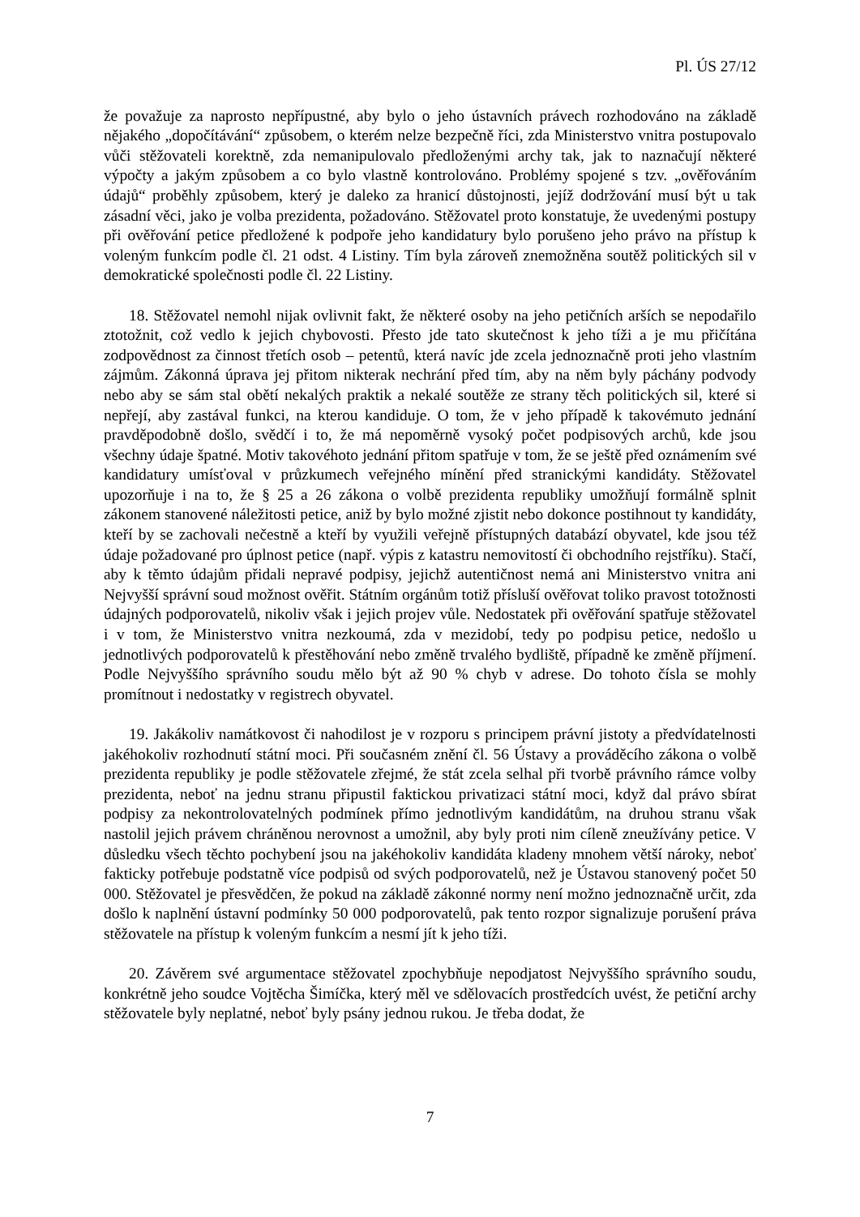Pl. ÚS 27/12
že považuje za naprosto nepřípustné, aby bylo o jeho ústavních právech rozhodováno na základě nějakého „dopočítávání“ způsobem, o kterém nelze bezpečně říci, zda Ministerstvo vnitra postupovalo vůči stěžovateli korektně, zda nemanipulovalo předloženými archy tak, jak to naznačují některé výpočty a jakým způsobem a co bylo vlastně kontrolováno. Problémy spojené s tzv. „ověřováním údajů“ proběhly způsobem, který je daleko za hranicí důstojnosti, jejíž dodržování musí být u tak zásadní věci, jako je volba prezidenta, požadováno. Stěžovatel proto konstatuje, že uvedenými postupy při ověřování petice předložené k podpoře jeho kandidatury bylo porušeno jeho právo na přístup k voleným funkcím podle čl. 21 odst. 4 Listiny. Tím byla zároveň znemožněna soutěž politických sil v demokratické společnosti podle čl. 22 Listiny.
18. Stěžovatel nemohl nijak ovlivnit fakt, že některé osoby na jeho petičních arších se nepodařilo ztotožnit, což vedlo k jejich chybovosti. Přesto jde tato skutečnost k jeho tíži a je mu přičítána zodpovědnost za činnost třetích osob – petentů, která navíc jde zcela jednoznačně proti jeho vlastním zájmům. Zákonná úprava jej přitom nikterak nechrání před tím, aby na něm byly páchány podvody nebo aby se sám stal obětí nekalých praktik a nekalé soutěže ze strany těch politických sil, které si nepřejí, aby zastával funkci, na kterou kandiduje. O tom, že v jeho případě k takovémuto jednání pravděpodobně došlo, svědčí i to, že má nepoměrně vysoký počet podpisových archů, kde jsou všechny údaje špatné. Motiv takovéhoto jednání přitom spatřuje v tom, že se ještě před oznámením své kandidatury umísťoval v průzkumech veřejného mínění před stranickými kandidáty. Stěžovatel upozorňuje i na to, že § 25 a 26 zákona o volbě prezidenta republiky umožňují formálně splnit zákonem stanovené náležitosti petice, aniž by bylo možné zjistit nebo dokonce postihnout ty kandidáty, kteří by se zachovali nečestně a kteří by využili veřejně přístupných databází obyvatel, kde jsou též údaje požadované pro úplnost petice (např. výpis z katastru nemovitostí či obchodního rejstříku). Stačí, aby k těmto údajům přidali nepravé podpisy, jejichž autentičnost nemá ani Ministerstvo vnitra ani Nejvyšší správní soud možnost ověřit. Státním orgánům totiž přísluší ověřovat toliko pravost totožnosti údajných podporovatelů, nikoliv však i jejich projev vůle. Nedostatek při ověřování spatřuje stěžovatel i v tom, že Ministerstvo vnitra nezkoumá, zda v mezidobí, tedy po podpisu petice, nedošlo u jednotlivých podporovatelů k přestěhování nebo změně trvalého bydliště, případně ke změně příjmení. Podle Nejvyššího správního soudu mělo být až 90 % chyb v adrese. Do tohoto čísla se mohly promítnout i nedostatky v registrech obyvatel.
19. Jakákoliv namátkovost či nahodilost je v rozporu s principem právní jistoty a předvídatelnosti jakéhokoliv rozhodnutí státní moci. Při současném znění čl. 56 Ústavy a prováděcího zákona o volbě prezidenta republiky je podle stěžovatele zřejmé, že stát zcela selhal při tvorbě právního rámce volby prezidenta, neboť na jednu stranu připustil faktickou privatizaci státní moci, když dal právo sbírat podpisy za nekontrolovatelných podmínek přímo jednotlivým kandidátům, na druhou stranu však nastolil jejich právem chráněnou nerovnost a umožnil, aby byly proti nim cíleně zneužívány petice. V důsledku všech těchto pochybení jsou na jakéhokoliv kandidáta kladeny mnohem větší nároky, neboť fakticky potřebuje podstatně více podpisů od svých podporovatelů, než je Ústavou stanovený počet 50 000. Stěžovatel je přesvědčen, že pokud na základě zákonné normy není možno jednoznačně určit, zda došlo k naplnění ústavní podmínky 50 000 podporovatelů, pak tento rozpor signalizuje porušení práva stěžovatele na přístup k voleným funkcím a nesmí jít k jeho tíži.
20. Závěrem své argumentace stěžovatel zpochybňuje nepodjatost Nejvyššího správního soudu, konkrétně jeho soudce Vojtěcha Šimíčka, který měl ve sdělovacích prostředcích uvést, že petiční archy stěžovatele byly neplatné, neboť byly psány jednou rukou. Je třeba dodat, že
7